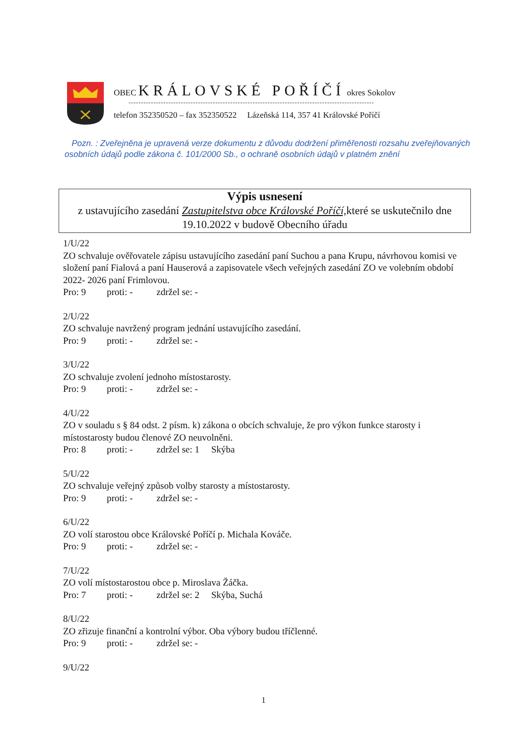OBEC KRÁLOVSKÉ POŘÍČÍ okres Sokolov
---------------------------------------------------------------------------------------------------
telefon 352350520 – fax 352350522 Lázeňská 114, 357 41 Královské Poříčí
Pozn. : Zveřejněna je upravená verze dokumentu z důvodu dodržení přiměřenosti rozsahu zveřejňovaných osobních údajů podle zákona č. 101/2000 Sb., o ochraně osobních údajů v platném znění
Výpis usnesení
z ustavujícího zasedání Zastupitelstva obce Královské Poříčí, které se uskutečnilo dne 19.10.2022 v budově Obecního úřadu
1/U/22
ZO schvaluje ověřovatele zápisu ustavujícího zasedání paní Suchou a pana Krupu, návrhovou komisi ve složení paní Fialová a paní Hauserová a zapisovatele všech veřejných zasedání ZO ve volebním období 2022- 2026 paní Frimlovou.
Pro: 9 proti: - zdržel se: -
2/U/22
ZO schvaluje navržený program jednání ustavujícího zasedání.
Pro: 9 proti: - zdržel se: -
3/U/22
ZO schvaluje zvolení jednoho místostarosty.
Pro: 9 proti: - zdržel se: -
4/U/22
ZO v souladu s § 84 odst. 2 písm. k) zákona o obcích schvaluje, že pro výkon funkce starosty i místostarosty budou členové ZO neuvolněni.
Pro: 8 proti: - zdržel se: 1 Skýba
5/U/22
ZO schvaluje veřejný způsob volby starosty a místostarosty.
Pro: 9 proti: - zdržel se: -
6/U/22
ZO volí starostou obce Královské Poříčí p. Michala Kováče.
Pro: 9 proti: - zdržel se: -
7/U/22
ZO volí místostarostou obce p. Miroslava Žáčka.
Pro: 7 proti: - zdržel se: 2 Skýba, Suchá
8/U/22
ZO zřizuje finanční a kontrolní výbor. Oba výbory budou tříčlenné.
Pro: 9 proti: - zdržel se: -
9/U/22
1